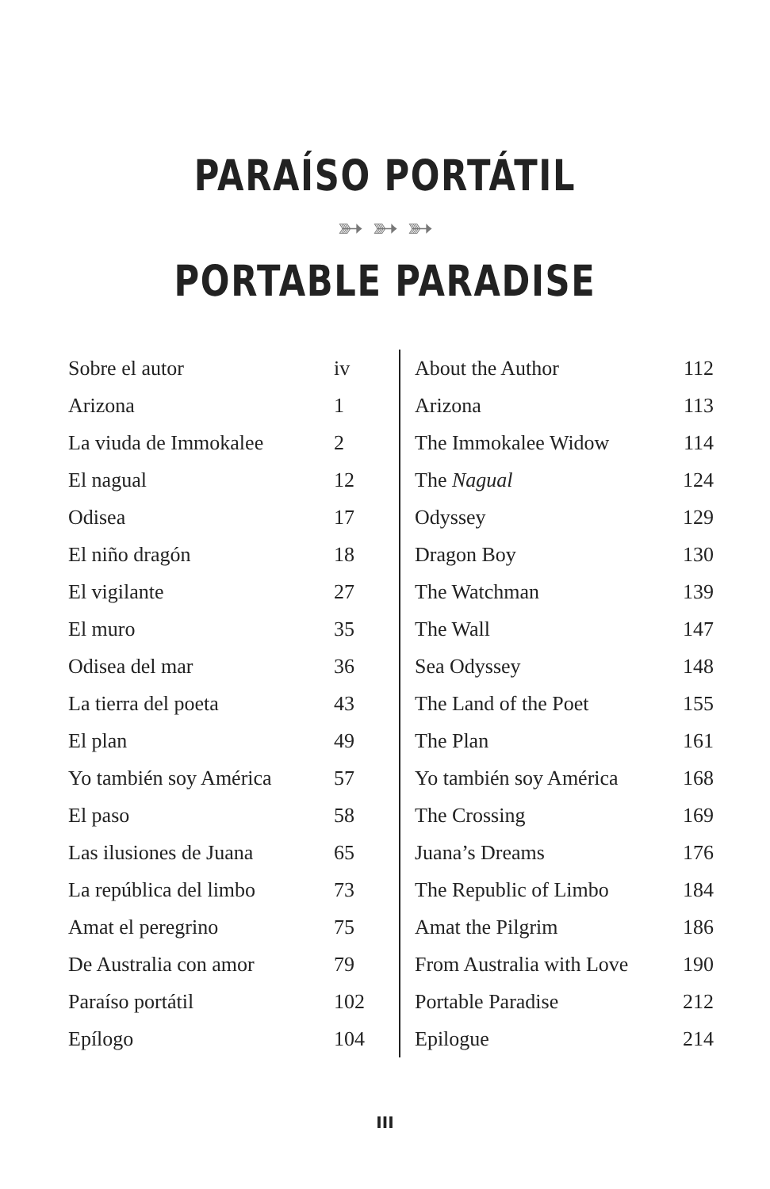PARAÍSO PORTÁTIL
➳ ➳ ➳
PORTABLE PARADISE
| Sobre el autor | iv |
| Arizona | 1 |
| La viuda de Immokalee | 2 |
| El nagual | 12 |
| Odisea | 17 |
| El niño dragón | 18 |
| El vigilante | 27 |
| El muro | 35 |
| Odisea del mar | 36 |
| La tierra del poeta | 43 |
| El plan | 49 |
| Yo también soy América | 57 |
| El paso | 58 |
| Las ilusiones de Juana | 65 |
| La república del limbo | 73 |
| Amat el peregrino | 75 |
| De Australia con amor | 79 |
| Paraíso portátil | 102 |
| Epílogo | 104 |
| About the Author | 112 |
| Arizona | 113 |
| The Immokalee Widow | 114 |
| The Nagual | 124 |
| Odyssey | 129 |
| Dragon Boy | 130 |
| The Watchman | 139 |
| The Wall | 147 |
| Sea Odyssey | 148 |
| The Land of the Poet | 155 |
| The Plan | 161 |
| Yo también soy América | 168 |
| The Crossing | 169 |
| Juana’s Dreams | 176 |
| The Republic of Limbo | 184 |
| Amat the Pilgrim | 186 |
| From Australia with Love | 190 |
| Portable Paradise | 212 |
| Epilogue | 214 |
III